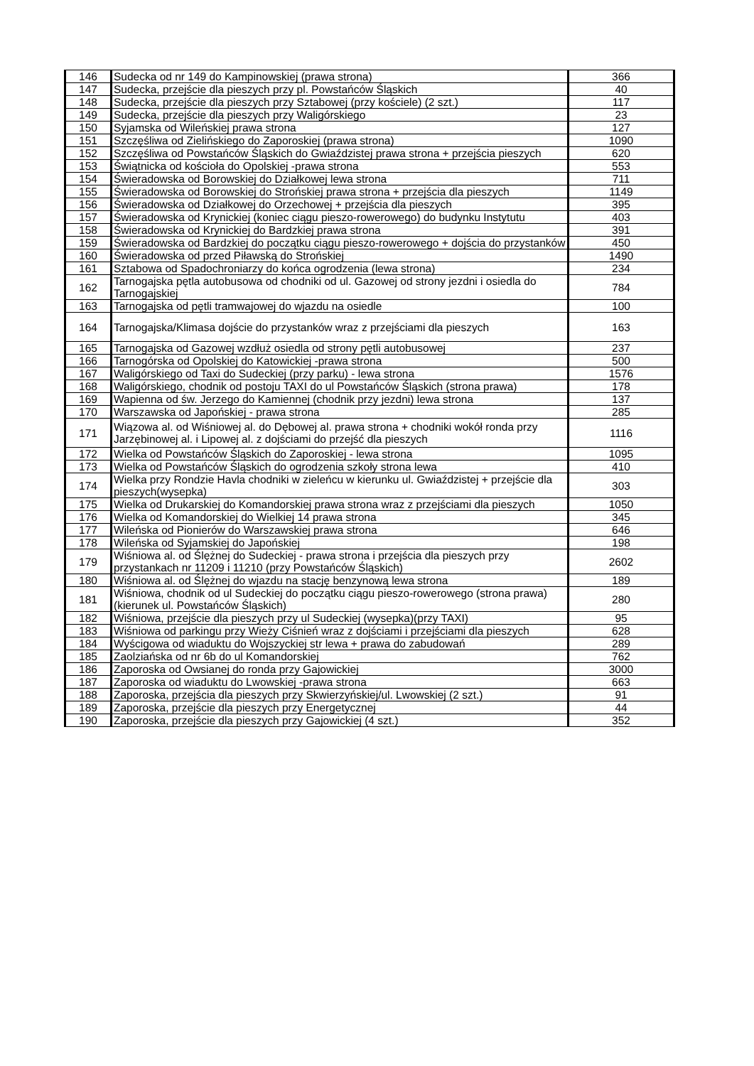| 146 | Sudecka od nr 149 do Kampinowskiej (prawa strona) | 366 |
| 147 | Sudecka, przejście dla pieszych przy pl. Powstańców Śląskich | 40 |
| 148 | Sudecka, przejście dla pieszych przy Sztabowej (przy kościele) (2 szt.) | 117 |
| 149 | Sudecka, przejście dla pieszych przy Waligórskiego | 23 |
| 150 | Syjamska od Wileńskiej prawa strona | 127 |
| 151 | Szczęśliwa od Zielińskiego do Zaporoskiej (prawa strona) | 1090 |
| 152 | Szczęśliwa od Powstańców Śląskich do Gwiaździstej prawa strona + przejścia pieszych | 620 |
| 153 | Świątnicka od kościoła do Opolskiej -prawa strona | 553 |
| 154 | Świeradowska od Borowskiej do Działkowej lewa strona | 711 |
| 155 | Świeradowska od Borowskiej do Strońskiej prawa strona + przejścia dla pieszych | 1149 |
| 156 | Świeradowska od Działkowej do Orzechowej + przejścia dla pieszych | 395 |
| 157 | Świeradowska od Krynickiej (koniec ciągu pieszo-rowerowego) do budynku Instytutu | 403 |
| 158 | Świeradowska od Krynickiej do Bardzkiej prawa strona | 391 |
| 159 | Świeradowska od Bardzkiej do początku ciągu pieszo-rowerowego + dojścia do przystanków | 450 |
| 160 | Świeradowska od przed Piławską do Strońskiej | 1490 |
| 161 | Sztabowa od Spadochroniarzy do końca ogrodzenia (lewa strona) | 234 |
| 162 | Tarnogajska pętla autobusowa od chodniki od ul. Gazowej od strony jezdni i osiedla do Tarnogajskiej | 784 |
| 163 | Tarnogajska od pętli tramwajowej do wjazdu na osiedle | 100 |
| 164 | Tarnogajska/Klimasa dojście do przystanków wraz z przejściami dla pieszych | 163 |
| 165 | Tarnogajska od Gazowej wzdłuż osiedla od strony pętli autobusowej | 237 |
| 166 | Tarnogórska od Opolskiej do Katowickiej -prawa strona | 500 |
| 167 | Waligórskiego od Taxi do Sudeckiej (przy parku) - lewa strona | 1576 |
| 168 | Waligórskiego, chodnik od postoju TAXI do ul Powstańców Śląskich (strona prawa) | 178 |
| 169 | Wapienna od św. Jerzego do Kamiennej (chodnik przy jezdni) lewa strona | 137 |
| 170 | Warszawska od Japońskiej - prawa strona | 285 |
| 171 | Wiązowa al. od Wiśniowej al. do Dębowej al. prawa strona + chodniki wokół ronda przy Jarzębinowej al. i Lipowej al. z dojściami do przejść dla pieszych | 1116 |
| 172 | Wielka od Powstańców Śląskich do Zaporoskiej - lewa strona | 1095 |
| 173 | Wielka od Powstańców Śląskich do ogrodzenia szkoły strona lewa | 410 |
| 174 | Wielka przy Rondzie Havla chodniki w zieleńcu w kierunku ul. Gwiaździstej + przejście dla pieszych(wysepka) | 303 |
| 175 | Wielka od Drukarskiej do Komandorskiej prawa strona wraz z przejściami dla pieszych | 1050 |
| 176 | Wielka od Komandorskiej do Wielkiej 14 prawa strona | 345 |
| 177 | Wileńska od Pionierów do Warszawskiej prawa strona | 646 |
| 178 | Wileńska od Syjamskiej do Japońskiej | 198 |
| 179 | Wiśniowa al. od Ślężnej do Sudeckiej - prawa strona i przejścia dla pieszych przy przystankach nr 11209 i 11210 (przy Powstańców Śląskich) | 2602 |
| 180 | Wiśniowa al. od Ślężnej do wjazdu na stację benzynową lewa strona | 189 |
| 181 | Wiśniowa, chodnik od ul Sudeckiej do początku ciągu pieszo-rowerowego (strona prawa) (kierunek ul. Powstańców Śląskich) | 280 |
| 182 | Wiśniowa, przejście dla pieszych przy ul Sudeckiej (wysepka)(przy TAXI) | 95 |
| 183 | Wiśniowa od parkingu przy Wieży Ciśnień wraz z dojściami i przejściami dla pieszych | 628 |
| 184 | Wyścigowa od wiaduktu do Wojszyckiej str lewa + prawa do zabudowań | 289 |
| 185 | Zaolziańska od nr 6b do ul Komandorskiej | 762 |
| 186 | Zaporoska od Owsianej do ronda przy Gajowickiej | 3000 |
| 187 | Zaporoska od wiaduktu do Lwowskiej -prawa strona | 663 |
| 188 | Zaporoska, przejścia dla pieszych przy Skwierzyńskiej/ul. Lwowskiej (2 szt.) | 91 |
| 189 | Zaporoska, przejście dla pieszych przy Energetycznej | 44 |
| 190 | Zaporoska, przejście dla pieszych przy Gajowickiej (4 szt.) | 352 |